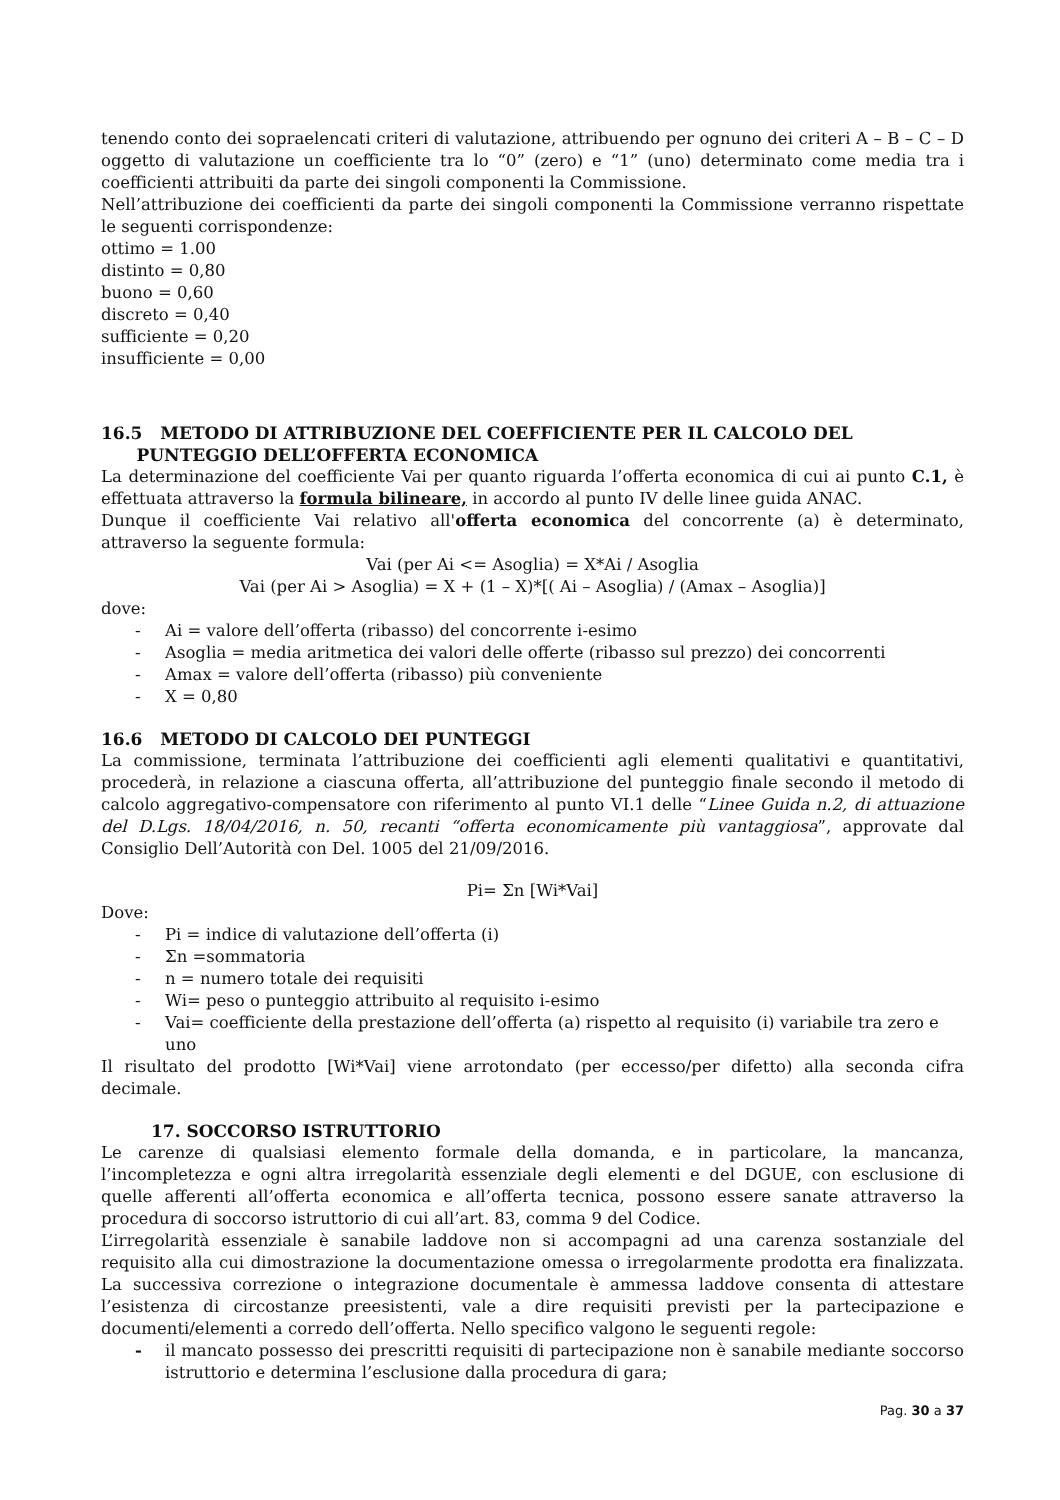tenendo conto dei sopraelencati criteri di valutazione, attribuendo per ognuno dei criteri A – B – C – D oggetto di valutazione un coefficiente tra lo “0” (zero) e “1” (uno) determinato come media tra i coefficienti attribuiti da parte dei singoli componenti la Commissione.
Nell’attribuzione dei coefficienti da parte dei singoli componenti la Commissione verranno rispettate le seguenti corrispondenze:
ottimo = 1.00
distinto = 0,80
buono = 0,60
discreto = 0,40
sufficiente = 0,20
insufficiente = 0,00
16.5 METODO DI ATTRIBUZIONE DEL COEFFICIENTE PER IL CALCOLO DEL
PUNTEGGIO DELL’OFFERTA ECONOMICA
La determinazione del coefficiente Vai per quanto riguarda l’offerta economica di cui ai punto C.1, è effettuata attraverso la formula bilineare, in accordo al punto IV delle linee guida ANAC.
Dunque il coefficiente Vai relativo all'offerta economica del concorrente (a) è determinato, attraverso la seguente formula:
Vai (per Ai <= Asoglia) = X*Ai / Asoglia
Vai (per Ai > Asoglia) = X + (1 – X)*[( Ai – Asoglia) / (Amax – Asoglia)]
dove:
- Ai = valore dell’offerta (ribasso) del concorrente i-esimo
- Asoglia = media aritmetica dei valori delle offerte (ribasso sul prezzo) dei concorrenti
- Amax = valore dell’offerta (ribasso) più conveniente
- X = 0,80
16.6 METODO DI CALCOLO DEI PUNTEGGI
La commissione, terminata l’attribuzione dei coefficienti agli elementi qualitativi e quantitativi, procederà, in relazione a ciascuna offerta, all’attribuzione del punteggio finale secondo il metodo di calcolo aggregativo-compensatore con riferimento al punto VI.1 delle “Linee Guida n.2, di attuazione del D.Lgs. 18/04/2016, n. 50, recanti “offerta economicamente più vantaggiosa”, approvate dal Consiglio Dell’Autorità con Del. 1005 del 21/09/2016.
Pi= Σn [Wi*Vai]
Dove:
- Pi = indice di valutazione dell’offerta (i)
- Σn =sommatoria
- n = numero totale dei requisiti
- Wi= peso o punteggio attribuito al requisito i-esimo
- Vai= coefficiente della prestazione dell’offerta (a) rispetto al requisito (i) variabile tra zero e uno
Il risultato del prodotto [Wi*Vai] viene arrotondato (per eccesso/per difetto) alla seconda cifra decimale.
17. SOCCORSO ISTRUTTORIO
Le carenze di qualsiasi elemento formale della domanda, e in particolare, la mancanza, l’incompletezza e ogni altra irregolarità essenziale degli elementi e del DGUE, con esclusione di quelle afferenti all’offerta economica e all’offerta tecnica, possono essere sanate attraverso la procedura di soccorso istruttorio di cui all’art. 83, comma 9 del Codice.
L’irregolarità essenziale è sanabile laddove non si accompagni ad una carenza sostanziale del requisito alla cui dimostrazione la documentazione omessa o irregolarmente prodotta era finalizzata. La successiva correzione o integrazione documentale è ammessa laddove consenta di attestare l’esistenza di circostanze preesistenti, vale a dire requisiti previsti per la partecipazione e documenti/elementi a corredo dell’offerta. Nello specifico valgono le seguenti regole:
- il mancato possesso dei prescritti requisiti di partecipazione non è sanabile mediante soccorso istruttorio e determina l’esclusione dalla procedura di gara;
Pag. 30 a 37